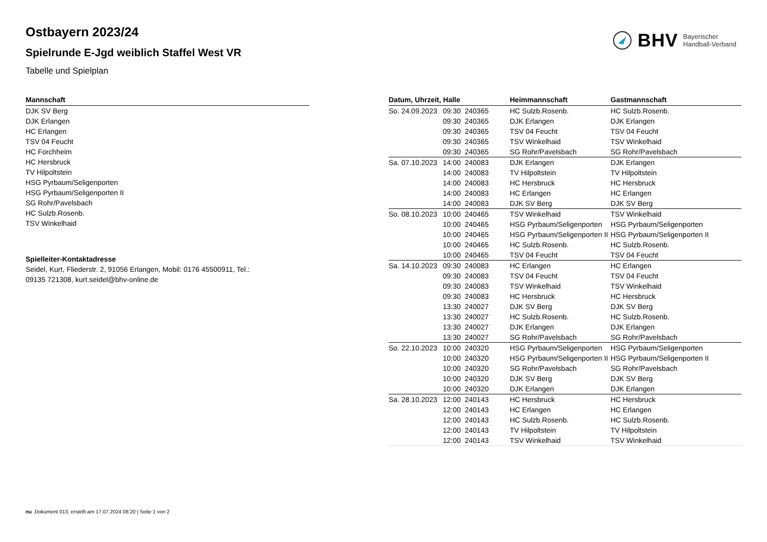BHV Bayerischer
Handball-Verband
Ostbayern 2023/24
Spielrunde E-Jgd weiblich Staffel West VR
Tabelle und Spielplan
| Mannschaft |
| --- |
| DJK SV Berg |
| DJK Erlangen |
| HC Erlangen |
| TSV 04 Feucht |
| HC Forchheim |
| HC Hersbruck |
| TV Hilpoltstein |
| HSG Pyrbaum/Seligenporten |
| HSG Pyrbaum/Seligenporten II |
| SG Rohr/Pavelsbach |
| HC Sulzb.Rosenb. |
| TSV Winkelhaid |
Spielleiter-Kontaktadresse
Seidel, Kurt, Fliederstr. 2, 91056 Erlangen, Mobil: 0176 45500911, Tel.:
09135 721308, kurt.seidel@bhv-online.de
| Datum, Uhrzeit, Halle | | | Heimmannschaft | Gastmannschaft |
| --- | --- | --- | --- | --- |
| So. 24.09.2023 | 09:30 | 240365 | HC Sulzb.Rosenb. | HC Sulzb.Rosenb. |
| | 09:30 | 240365 | DJK Erlangen | DJK Erlangen |
| | 09:30 | 240365 | TSV 04 Feucht | TSV 04 Feucht |
| | 09:30 | 240365 | TSV Winkelhaid | TSV Winkelhaid |
| | 09:30 | 240365 | SG Rohr/Pavelsbach | SG Rohr/Pavelsbach |
| Sa. 07.10.2023 | 14:00 | 240083 | DJK Erlangen | DJK Erlangen |
| | 14:00 | 240083 | TV Hilpoltstein | TV Hilpoltstein |
| | 14:00 | 240083 | HC Hersbruck | HC Hersbruck |
| | 14:00 | 240083 | HC Erlangen | HC Erlangen |
| | 14:00 | 240083 | DJK SV Berg | DJK SV Berg |
| So. 08.10.2023 | 10:00 | 240465 | TSV Winkelhaid | TSV Winkelhaid |
| | 10:00 | 240465 | HSG Pyrbaum/Seligenporten | HSG Pyrbaum/Seligenporten |
| | 10:00 | 240465 | HSG Pyrbaum/Seligenporten II | HSG Pyrbaum/Seligenporten II |
| | 10:00 | 240465 | HC Sulzb.Rosenb. | HC Sulzb.Rosenb. |
| | 10:00 | 240465 | TSV 04 Feucht | TSV 04 Feucht |
| Sa. 14.10.2023 | 09:30 | 240083 | HC Erlangen | HC Erlangen |
| | 09:30 | 240083 | TSV 04 Feucht | TSV 04 Feucht |
| | 09:30 | 240083 | TSV Winkelhaid | TSV Winkelhaid |
| | 09:30 | 240083 | HC Hersbruck | HC Hersbruck |
| | 13:30 | 240027 | DJK SV Berg | DJK SV Berg |
| | 13:30 | 240027 | HC Sulzb.Rosenb. | HC Sulzb.Rosenb. |
| | 13:30 | 240027 | DJK Erlangen | DJK Erlangen |
| | 13:30 | 240027 | SG Rohr/Pavelsbach | SG Rohr/Pavelsbach |
| So. 22.10.2023 | 10:00 | 240320 | HSG Pyrbaum/Seligenporten | HSG Pyrbaum/Seligenporten |
| | 10:00 | 240320 | HSG Pyrbaum/Seligenporten II | HSG Pyrbaum/Seligenporten II |
| | 10:00 | 240320 | SG Rohr/Pavelsbach | SG Rohr/Pavelsbach |
| | 10:00 | 240320 | DJK SV Berg | DJK SV Berg |
| | 10:00 | 240320 | DJK Erlangen | DJK Erlangen |
| Sa. 28.10.2023 | 12:00 | 240143 | HC Hersbruck | HC Hersbruck |
| | 12:00 | 240143 | HC Erlangen | HC Erlangen |
| | 12:00 | 240143 | HC Sulzb.Rosenb. | HC Sulzb.Rosenb. |
| | 12:00 | 240143 | TV Hilpoltstein | TV Hilpoltstein |
| | 12:00 | 240143 | TSV Winkelhaid | TSV Winkelhaid |
nu .Dokument 013, erstellt am 17.07.2024 08:20 | Seite 1 von 2